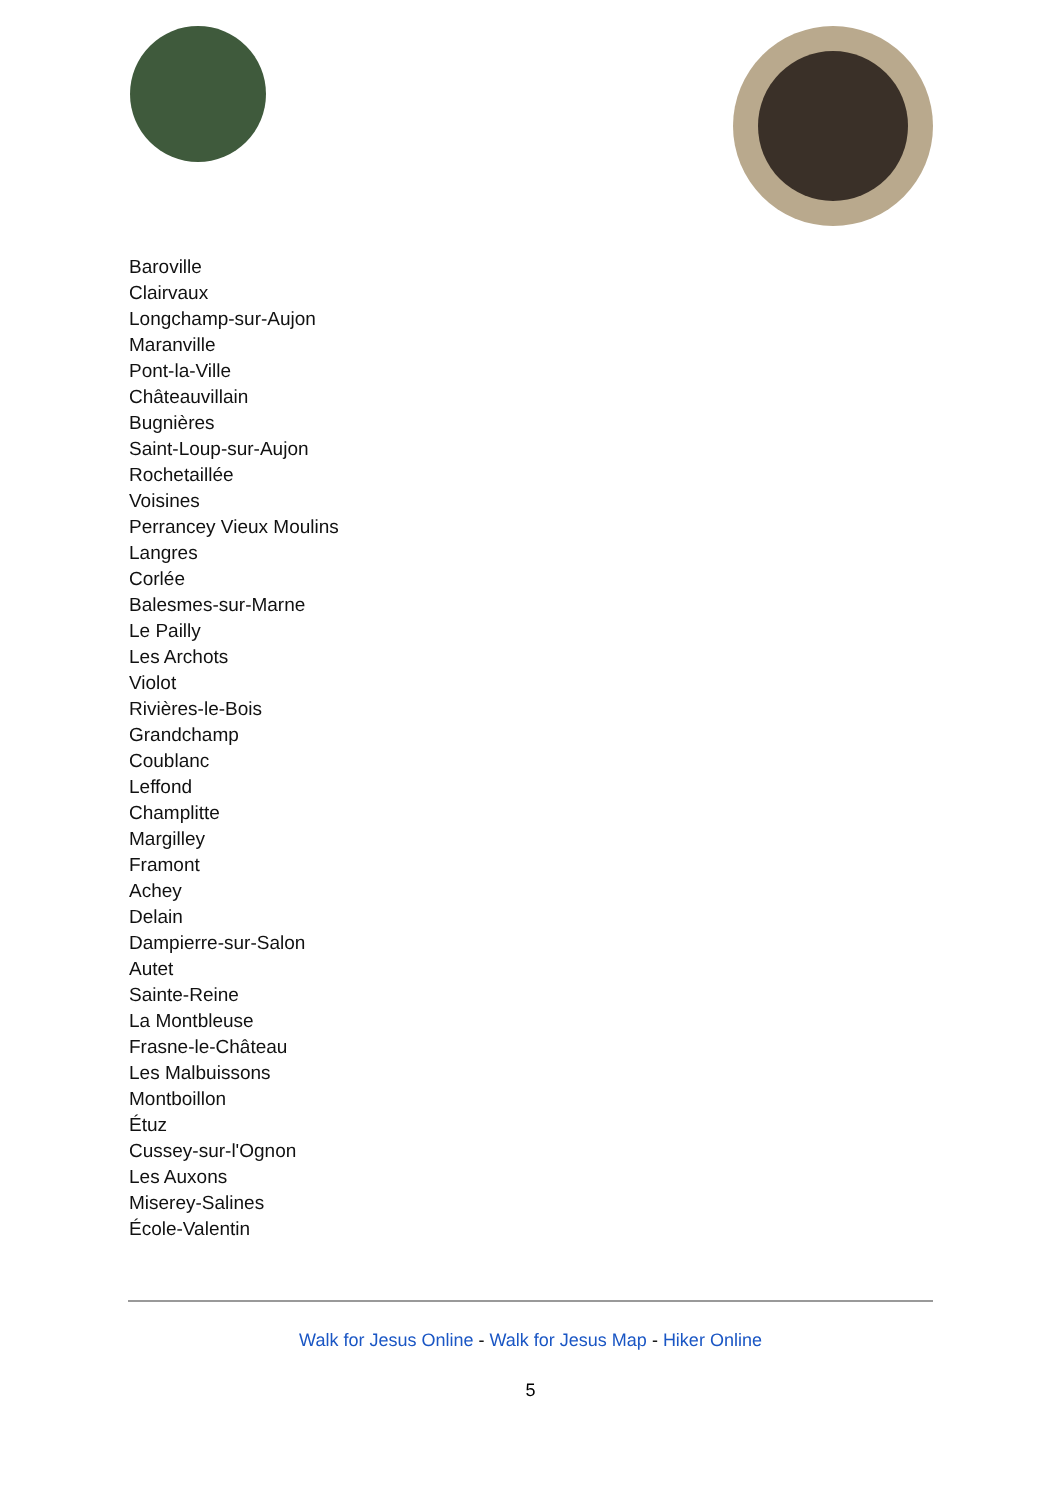Baroville
Clairvaux
Longchamp-sur-Aujon
Maranville
Pont-la-Ville
Châteauvillain
Bugnières
Saint-Loup-sur-Aujon
Rochetaillée
Voisines
Perrancey Vieux Moulins
Langres
Corlée
Balesmes-sur-Marne
Le Pailly
Les Archots
Violot
Rivières-le-Bois
Grandchamp
Coublanc
Leffond
Champlitte
Margilley
Framont
Achey
Delain
Dampierre-sur-Salon
Autet
Sainte-Reine
La Montbleuse
Frasne-le-Château
Les Malbuissons
Montboillon
Étuz
Cussey-sur-l'Ognon
Les Auxons
Miserey-Salines
École-Valentin
Walk for Jesus Online - Walk for Jesus Map - Hiker Online
5